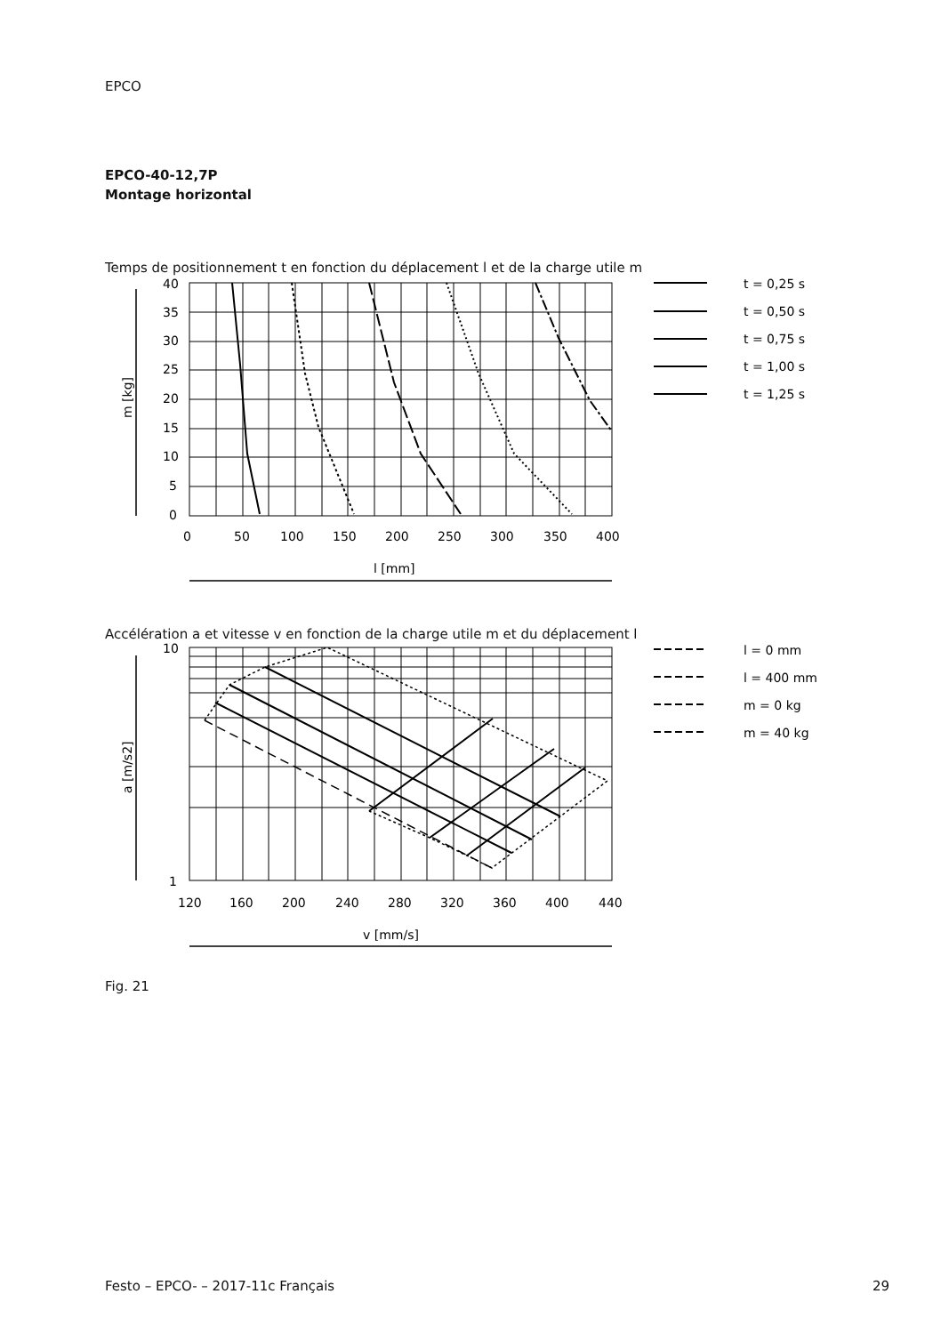EPCO
EPCO-40-12,7P
Montage horizontal
Temps de positionnement t en fonction du déplacement l et de la charge utile m
40
35
30
25
20
15
10
5
0
0
50
100
150
200
250
300
350
400
l [mm]
m [kg]
t = 0,25 s
t = 0,50 s
t = 0,75 s
t = 1,00 s
t = 1,25 s
Accélération a et vitesse v en fonction de la charge utile m et du déplacement l
10
1
120
160
200
240
280
320
360
400
440
v [mm/s]
a [m/s2]
l = 0 mm
l = 400 mm
m = 0 kg
m = 40 kg
Fig. 21
Festo – EPCO- – 2017-11c Français 29